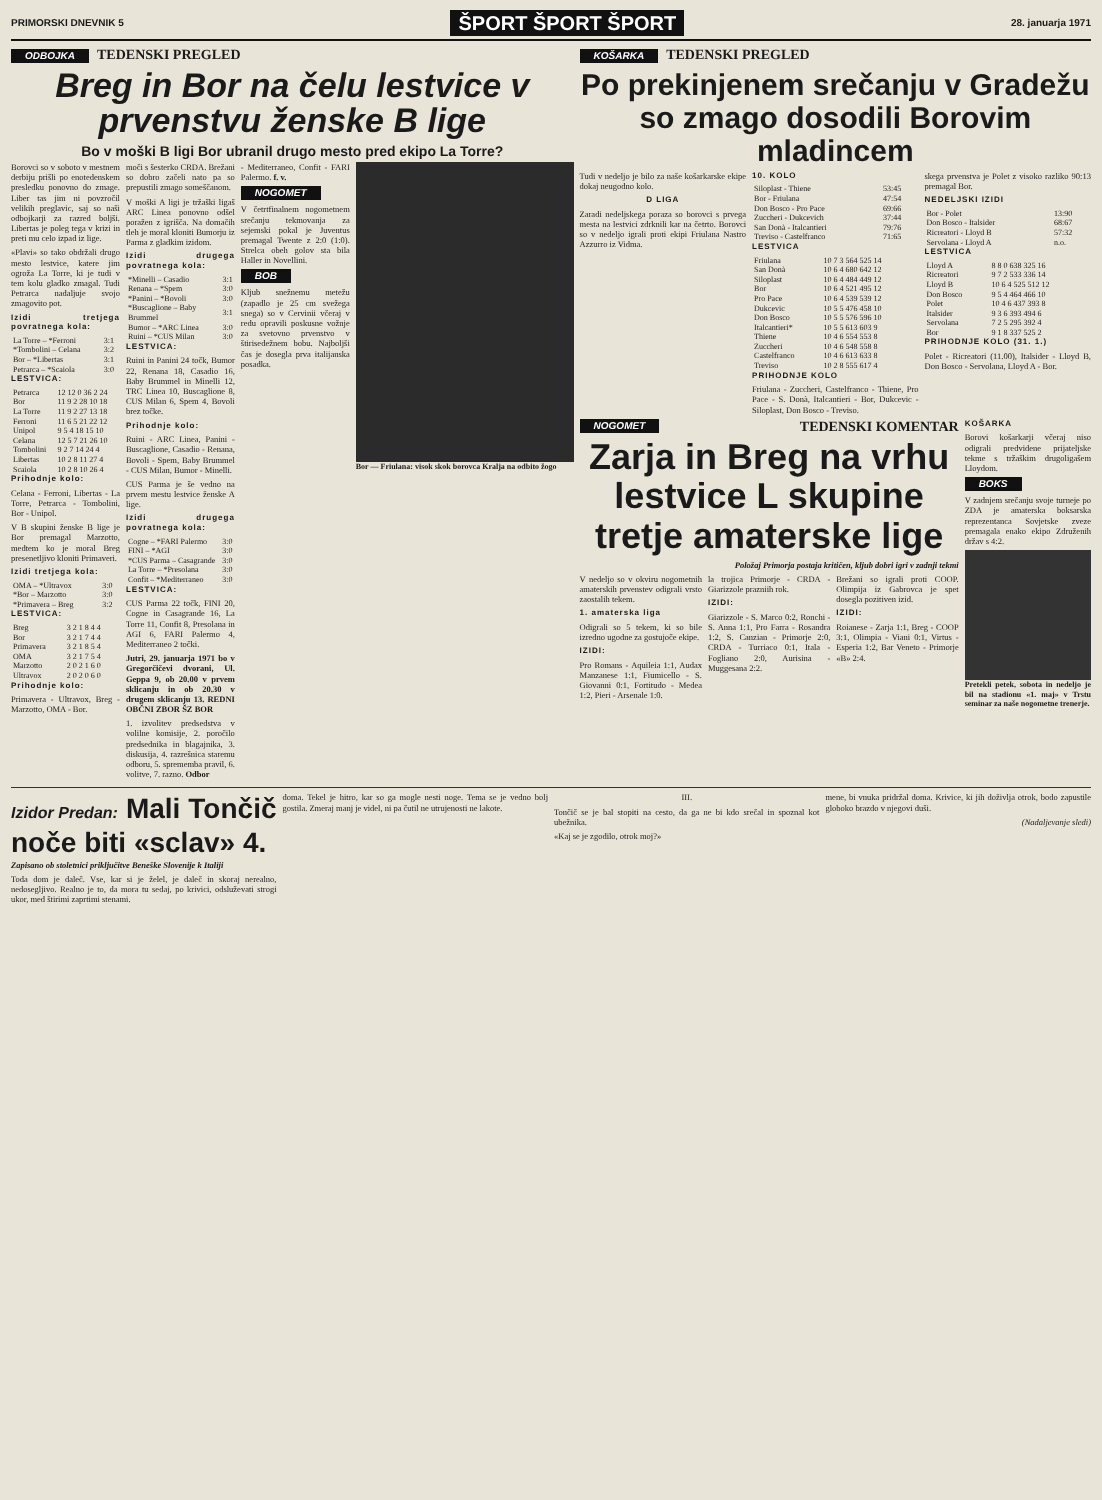PRIMORSKI DNEVNIK 5 ŠPORT ŠPORT ŠPORT 28. januarja 1971
ODBOJKA TEDENSKI PREGLED
Breg in Bor na čelu lestvice v prvenstvu ženske B lige
Bo v moški B ligi Bor ubranil drugo mesto pred ekipo La Torre?
Borovci so v soboto v mestnem derbiju prišli po enotedenskem presledku ponovno do zmage. Liber tas jim ni povzročil velikih preglavic, saj so naši odbojkarji za razred boljši. Libertas je poleg tega v krizi in preti mu celo izpad iz lige.
«Plavi» so tako obdržali drugo mesto lestvice, katere jim ogroža La Torre, ki je tudi v tem kolu gladko zmagal. Tudi Petrarca nadaljuje svojo zmagovito pot.
Izidi tretjega povratnega kola:
| La Torre – *Ferroni | 3:1 |
| *Tombolini – Celana | 3:2 |
| Bor – *Libertas | 3:1 |
| Petrarca – *Scaiola | 3:0 |
LESTVICA:
| Petrarca | 12 12 0 36 2 24 |
| Bor | 11 9 2 28 10 18 |
| La Torre | 11 9 2 27 13 18 |
| Ferroni | 11 6 5 21 22 12 |
| Unipol | 9 5 4 18 15 10 |
| Celana | 12 5 7 21 26 10 |
| Tombolini | 9 2 7 14 24 4 |
| Libertas | 10 2 8 11 27 4 |
| Scaiola | 10 2 8 10 26 4 |
Prihodnje kolo:
Celana - Ferroni, Libertas - La Torre, Petrarca - Tombolini, Bor - Unipol.
V B skupini ženske B lige je Bor premagal Marzotto, medtem ko je moral Breg presenetljivo kloniti Primaveri.
Izidi tretjega kola:
| OMA – *Ultravox | 3:0 |
| *Bor – Marzotto | 3:0 |
| *Primavera – Breg | 3:2 |
LESTVICA:
| Breg | 3 2 1 8 4 4 |
| Bor | 3 2 1 7 4 4 |
| Primavera | 3 2 1 8 5 4 |
| OMA | 3 2 1 7 5 4 |
| Marzotto | 2 0 2 1 6 0 |
| Ultravox | 2 0 2 0 6 0 |
Prihodnje kolo:
Primavera - Ultravox, Breg - Marzotto, OMA - Bor.
moči s šesterko CRDA. Brežani so dobro začeli nato pa so prepustili zmago someščanom.
V moški A ligi je tržaški ligaš ARC Linea ponovno odšel poražen z igrišča. Na domačih tleh je moral kloniti Bumorju iz Parma z gladkim izidom.
Izidi drugega povratnega kola:
| *Minelli – Casadio | 3:1 |
| Renana – *Spem | 3:0 |
| *Panini – *Bovoli | 3:0 |
| *Buscaglione – Baby Brummel | 3:1 |
| Bumor – *ARC Linea | 3:0 |
| Ruini – *CUS Milan | 3:0 |
LESTVICA:
Ruini in Panini 24 točk, Bumor 22, Renana 18, Casadio 16, Baby Brummel in Minelli 12, TRC Linea 10, Buscaglione 8, CUS Milan 6, Spem 4, Bovoli brez točke.
Prihodnje kolo:
Ruini - ARC Linea, Panini - Buscaglione, Casadio - Renana, Bovoli - Spem, Baby Brummel - CUS Milan, Bumor - Minelli.
CUS Parma je še vedno na prvem mestu lestvice ženske A lige.
Izidi drugega povratnega kola:
| Cogne – *FARI Palermo | 3:0 |
| FINI – *AGI | 3:0 |
| *CUS Parma – Casagrande | 3:0 |
| La Torre – *Presolana | 3:0 |
| Confit – *Mediterraneo | 3:0 |
LESTVICA:
CUS Parma 22 točk, FINI 20, Cogne in Casagrande 16, La Torre 11, Confit 8, Presolana in AGI 6, FARI Palermo 4, Mediterraneo 2 točki.
Jutri, 29. januarja 1971 bo v Gregorčičevi dvorani, Ul. Geppa 9, ob 20.00 v prvem sklicanju in ob 20.30 v drugem sklicanju 13. REDNI OBČNI ZBOR ŠZ BOR
1. izvolitev predsedstva v volilne komisije, 2. poročilo predsednika in blagajnika, 3. diskusija, 4. razrešnica staremu odboru, 5. sprememba pravil, 6. volitve, 7. razno. Odbor
- Mediterraneo, Confit - FARI Palermo. f. v.
NOGOMET
V četrtfinalnem nogometnem srečanju tekmovanja za sejemski pokal je Juventus premagal Twente z 2:0 (1:0). Strelca obeh golov sta bila Haller in Novellini.
BOB
Kljub snežnemu metežu (zapadlo je 25 cm svežega snega) so v Cervinii včeraj v redu opravili poskusne vožnje za svetovno prvenstvo v štirisedežnem bobu. Najboljši čas je dosegla prva italijanska posadka.
Bor — Friulana: visok skok borovca Kralja na odbito žogo
KOŠARKA TEDENSKI PREGLED
Po prekinjenem srečanju v Gradežu so zmago dosodili Borovim mladincem
Tudi v nedeljo je bilo za naše košarkarske ekipe dokaj neugodno kolo.
D LIGA
Zaradi nedeljskega poraza so borovci s prvega mesta na lestvici zdrknili kar na četrto. Borovci so v nedeljo igrali proti ekipi Friulana Nastro Azzurro iz Vidma.
10. KOLO
| Siloplast - Thiene | 53:45 |
| Bor - Friulana | 47:54 |
| Don Bosco - Pro Pace | 69:66 |
| Zuccheri - Dukcevich | 37:44 |
| San Donà - Italcantieri | 79:76 |
| Treviso - Castelfranco | 71:65 |
LESTVICA
| Friulana | 10 7 3 564 525 14 |
| San Donà | 10 6 4 680 642 12 |
| Siloplast | 10 6 4 484 449 12 |
| Bor | 10 6 4 521 495 12 |
| Pro Pace | 10 6 4 539 539 12 |
| Dukcevic | 10 5 5 476 458 10 |
| Don Bosco | 10 5 5 576 596 10 |
| Italcantieri* | 10 5 5 613 603 9 |
| Thiene | 10 4 6 554 553 8 |
| Zuccheri | 10 4 6 548 558 8 |
| Castelfranco | 10 4 6 613 633 8 |
| Treviso | 10 2 8 555 617 4 |
PRIHODNJE KOLO
Friulana - Zuccheri, Castelfranco - Thiene, Pro Pace - S. Donà, Italcantieri - Bor, Dukcevic - Siloplast, Don Bosco - Treviso.
skega prvenstva je Polet z visoko razliko 90:13 premagal Bor.
NEDELJSKI IZIDI
| Bor - Polet | 13:90 |
| Don Bosco - Italsider | 68:67 |
| Ricreatori - Lloyd B | 57:32 |
| Servolana - Lloyd A | n.o. |
LESTVICA
| Lloyd A | 8 8 0 638 325 16 |
| Ricreatori | 9 7 2 533 336 14 |
| Lloyd B | 10 6 4 525 512 12 |
| Don Bosco | 9 5 4 464 466 10 |
| Polet | 10 4 6 437 393 8 |
| Italsider | 9 3 6 393 494 6 |
| Servolana | 7 2 5 295 392 4 |
| Bor | 9 1 8 337 525 2 |
PRIHODNJE KOLO (31. 1.)
Polet - Ricreatori (11.00), Italsider - Lloyd B, Don Bosco - Servolana, Lloyd A - Bor.
NOGOMET TEDENSKI KOMENTAR
Zarja in Breg na vrhu lestvice L skupine tretje amaterske lige
Položaj Primorja postaja kritičen, kljub dobri igri v zadnji tekmi
V nedeljo so v okviru nogometnih amaterskih prvenstev odigrali vrsto zaostalih tekem.
1. amaterska liga
Odigrali so 5 tekem, ki so bile izredno ugodne za gostujoče ekipe.
IZIDI:
Pro Romans - Aquileia 1:1, Audax Manzanese 1:1, Fiumicello - S. Giovanni 0:1, Fortitudo - Medea 1:2, Pieri - Arsenale 1:0.
la trojica Primorje - CRDA - Giarizzole prazniih rok.
IZIDI:
Giarizzole - S. Marco 0:2, Ronchi - S. Anna 1:1, Pro Farra - Rosandra 1:2, S. Canzian - Primorje 2:0, CRDA - Turriaco 0:1, Itala - Fogliano 2:0, Aurisina - Muggesana 2:2.
Brežani so igrali proti COOP. Olimpija iz Gabrovca je spet dosegla pozitiven izid.
IZIDI:
Roianese - Zarja 1:1, Breg - COOP 3:1, Olimpia - Viani 0:1, Virtus - Esperia 1:2, Bar Veneto - Primorje «B» 2:4.
KOŠARKA
Borovi košarkarji včeraj niso odigrali predvidene prijateljske tekme s tržaškim drugoligašem Lloydom.
BOKS
V zadnjem srečanju svoje turneje po ZDA je amaterska boksarska reprezentanca Sovjetske zveze premagala enako ekipo Združenih držav s 4:2.
Pretekli petek, sobota in nedeljo je bil na stadionu «1. maj» v Trstu seminar za naše nogometne trenerje.
Izidor Predan: Mali Tončič noče biti «sclav» 4.
Zapisano ob stoletnici priključitve Beneške Slovenije k Italiji
Toda dom je daleč. Vse, kar si je želel, je daleč in skoraj nerealno, nedosegljivo. Realno je to, da mora tu sedaj, po krivici, odsluževati strogi ukor, med štirimi zaprtimi stenami.
doma. Tekel je hitro, kar so ga mogle nesti noge. Tema se je vedno bolj gostila. Zmeraj manj je videl, ni pa čutil ne utrujenosti ne lakote.
III.
Tončič se je bal stopiti na cesto, da ga ne bi kdo srečal in spoznal kot ubežnika.
«Kaj se je zgodilo, otrok moj?»
mene, bi vnuka pridržal doma. Krivice, ki jih doživlja otrok, bodo zapustile globoko brazdo v njegovi duši.
(Nadaljevanje sledi)